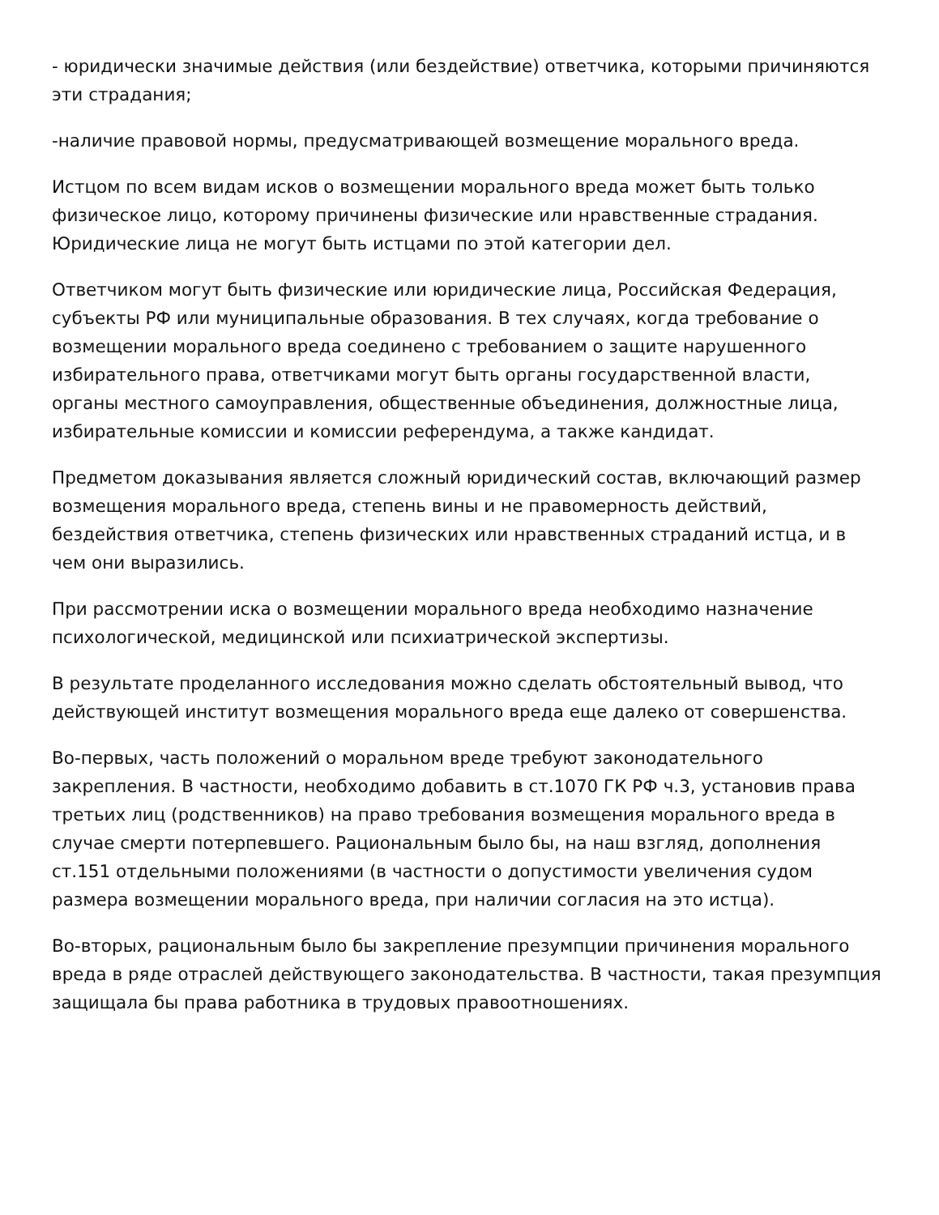- юридически значимые действия (или бездействие) ответчика, которыми причиняются эти страдания;
-наличие правовой нормы, предусматривающей возмещение морального вреда.
Истцом по всем видам исков о возмещении морального вреда может быть только физическое лицо, которому причинены физические или нравственные страдания. Юридические лица не могут быть истцами по этой категории дел.
Ответчиком могут быть физические или юридические лица, Российская Федерация, субъекты РФ или муниципальные образования. В тех случаях, когда требование о возмещении морального вреда соединено с требованием о защите нарушенного избирательного права, ответчиками могут быть органы государственной власти, органы местного самоуправления, общественные объединения, должностные лица, избирательные комиссии и комиссии референдума, а также кандидат.
Предметом доказывания является сложный юридический состав, включающий размер возмещения морального вреда, степень вины и не правомерность действий, бездействия ответчика, степень физических или нравственных страданий истца, и в чем они выразились.
При рассмотрении иска о возмещении морального вреда необходимо назначение психологической, медицинской или психиатрической экспертизы.
В результате проделанного исследования можно сделать обстоятельный вывод, что действующей институт возмещения морального вреда еще далеко от совершенства.
Во-первых, часть положений о моральном вреде требуют законодательного закрепления. В частности, необходимо добавить в ст.1070 ГК РФ ч.3, установив права третьих лиц (родственников) на право требования возмещения морального вреда в случае смерти потерпевшего. Рациональным было бы, на наш взгляд, дополнения ст.151 отдельными положениями (в частности о допустимости увеличения судом размера возмещении морального вреда, при наличии согласия на это истца).
Во-вторых, рациональным было бы закрепление презумпции причинения морального вреда в ряде отраслей действующего законодательства. В частности, такая презумпция защищала бы права работника в трудовых правоотношениях.